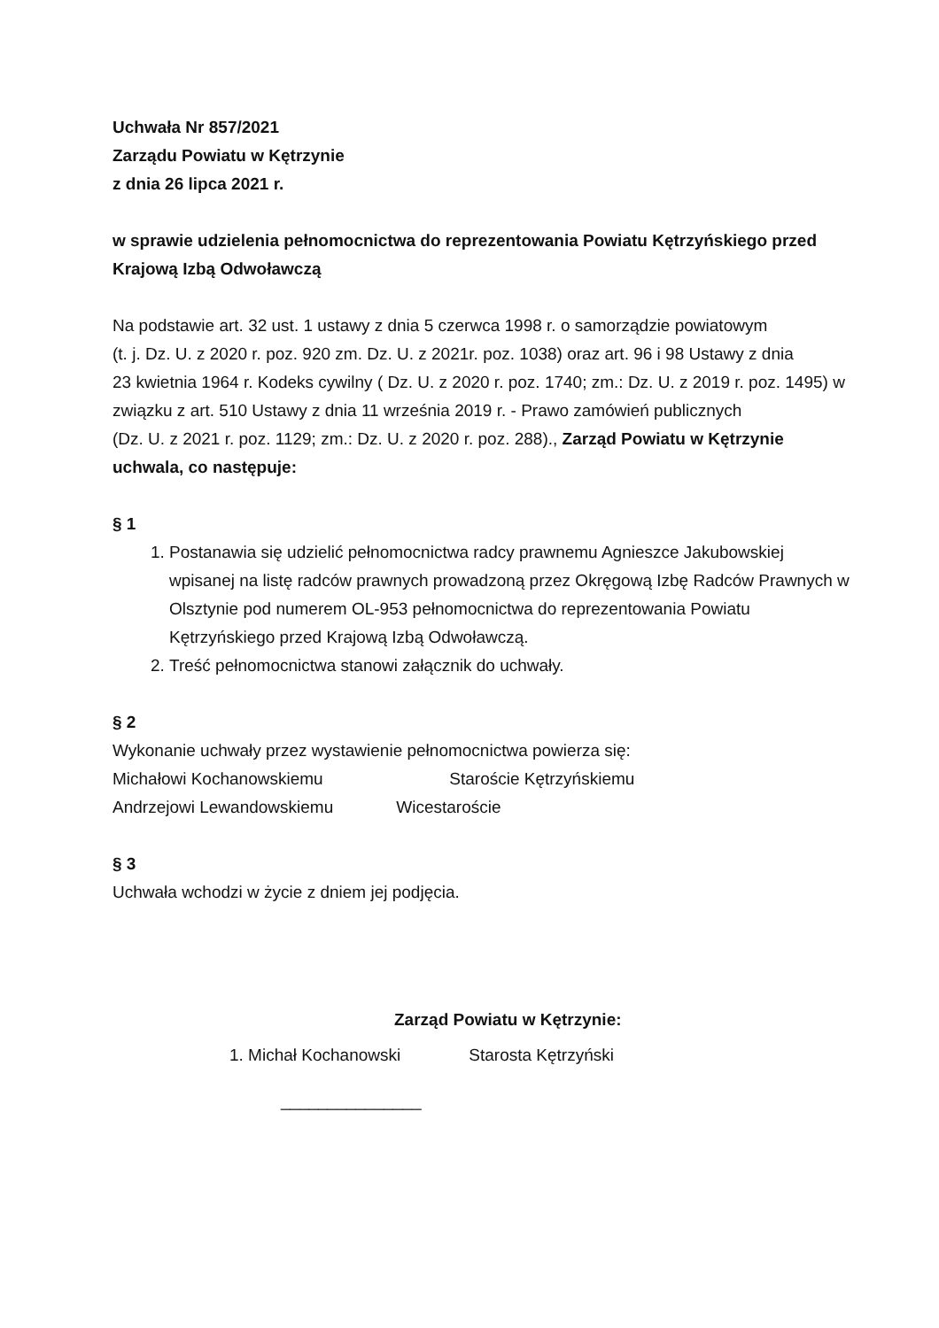Uchwała Nr 857/2021
Zarządu Powiatu w Kętrzynie
z dnia 26 lipca 2021 r.
w sprawie udzielenia pełnomocnictwa do reprezentowania Powiatu Kętrzyńskiego przed Krajową Izbą Odwoławczą
Na podstawie art. 32 ust. 1 ustawy z dnia 5 czerwca 1998 r. o samorządzie powiatowym
(t. j. Dz. U. z 2020 r. poz. 920 zm. Dz. U. z 2021r. poz. 1038) oraz art. 96 i 98 Ustawy z dnia
23 kwietnia 1964 r. Kodeks cywilny ( Dz. U. z 2020 r. poz. 1740; zm.: Dz. U. z 2019 r. poz. 1495) w związku z art. 510 Ustawy z dnia 11 września 2019 r. - Prawo zamówień publicznych
(Dz. U. z 2021 r. poz. 1129; zm.: Dz. U. z 2020 r. poz. 288)., Zarząd Powiatu w Kętrzynie uchwala, co następuje:
§ 1
1. Postanawia się udzielić pełnomocnictwa radcy prawnemu Agnieszce Jakubowskiej wpisanej na listę radców prawnych prowadzoną przez Okręgową Izbę Radców Prawnych w Olsztynie pod numerem OL-953 pełnomocnictwa do reprezentowania Powiatu Kętrzyńskiego przed Krajową Izbą Odwoławczą.
2. Treść pełnomocnictwa stanowi załącznik do uchwały.
§ 2
Wykonanie uchwały przez wystawienie pełnomocnictwa powierza się:
Michałowi Kochanowskiemu Staroście Kętrzyńskiemu
Andrzejowi Lewandowskiemu Wicestaroście
§ 3
Uchwała wchodzi w życie z dniem jej podjęcia.
Zarząd Powiatu w Kętrzynie:
1. Michał Kochanowski Starosta Kętrzyński
_______________